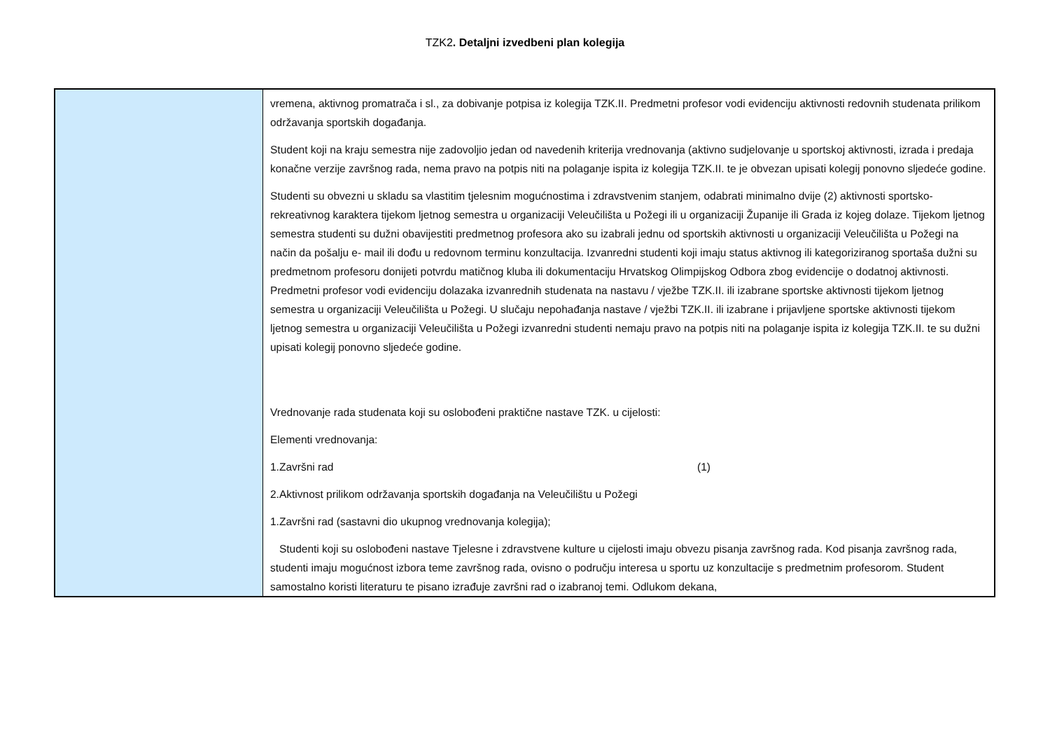TZK2. Detaljni izvedbeni plan kolegija
| | vremena, aktivnog promatrača i sl., za dobivanje potpisa iz kolegija TZK.II. Predmetni profesor vodi evidenciju aktivnosti redovnih studenata prilikom održavanja sportskih događanja. Student koji na kraju semestra nije zadovoljio jedan od navedenih kriterija vrednovanja (aktivno sudjelovanje u sportskoj aktivnosti, izrada i predaja konačne verzije završnog rada, nema pravo na potpis niti na polaganje ispita iz kolegija TZK.II. te je obvezan upisati kolegij ponovno sljedeće godine. Studenti su obvezni u skladu sa vlastitim tjelesnim mogućnostima i zdravstvenim stanjem, odabrati minimalno dvije (2) aktivnosti sportsko-rekreativnog karaktera tijekom ljetnog semestra u organizaciji Veleučilišta u Požegi ili u organizaciji Županije ili Grada iz kojeg dolaze. Tijekom ljetnog semestra studenti su dužni obavijestiti predmetnog profesora ako su izabrali jednu od sportskih aktivnosti u organizaciji Veleučilišta u Požegi na način da pošalju e- mail ili dođu u redovnom terminu konzultacija. Izvanredni studenti koji imaju status aktivnog ili kategoriziranog sportaša dužni su predmetnom profesoru donijeti potvrdu matičnog kluba ili dokumentaciju Hrvatskog Olimpijskog Odbora zbog evidencije o dodatnoj aktivnosti. Predmetni profesor vodi evidenciju dolazaka izvanrednih studenata na nastavu / vježbe TZK.II. ili izabrane sportske aktivnosti tijekom ljetnog semestra u organizaciji Veleučilišta u Požegi. U slučaju nepohađanja nastave / vježbi TZK.II. ili izabrane i prijavljene sportske aktivnosti tijekom ljetnog semestra u organizaciji Veleučilišta u Požegi izvanredni studenti nemaju pravo na potpis niti na polaganje ispita iz kolegija TZK.II. te su dužni upisati kolegij ponovno sljedeće godine. Vrednovanje rada studenata koji su oslobođeni praktične nastave TZK. u cijelosti: Elementi vrednovanja: 1.Završni rad (1) 2.Aktivnost prilikom održavanja sportskih događanja na Veleučilištu u Požegi 1.Završni rad (sastavni dio ukupnog vrednovanja kolegija); Studenti koji su oslobođeni nastave Tjelesne i zdravstvene kulture u cijelosti imaju obvezu pisanja završnog rada. Kod pisanja završnog rada, studenti imaju mogućnost izbora teme završnog rada, ovisno o području interesa u sportu uz konzultacije s predmetnim profesorom. Student samostalno koristi literaturu te pisano izrađuje završni rad o izabranoj temi. Odlukom dekana, |